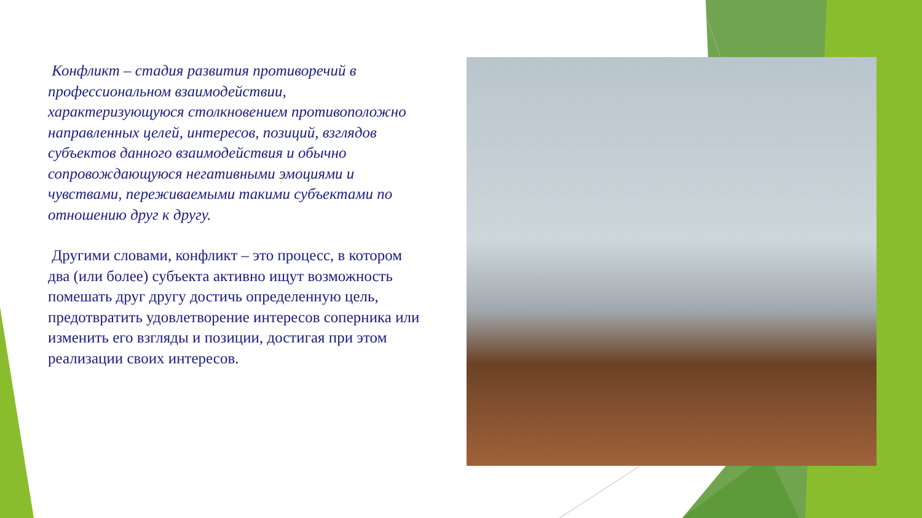Конфликт – стадия развития противоречий в профессиональном взаимодействии, характеризующуюся столкновением противоположно направленных целей, интересов, позиций, взглядов субъектов данного взаимодействия и обычно сопровождающуюся негативными эмоциями и чувствами, переживаемыми такими субъектами по отношению друг к другу.
Другими словами, конфликт – это процесс, в котором два (или более) субъекта активно ищут возможность помешать друг другу достичь определенную цель, предотвратить удовлетворение интересов соперника или изменить его взгляды и позиции, достигая при этом реализации своих интересов.